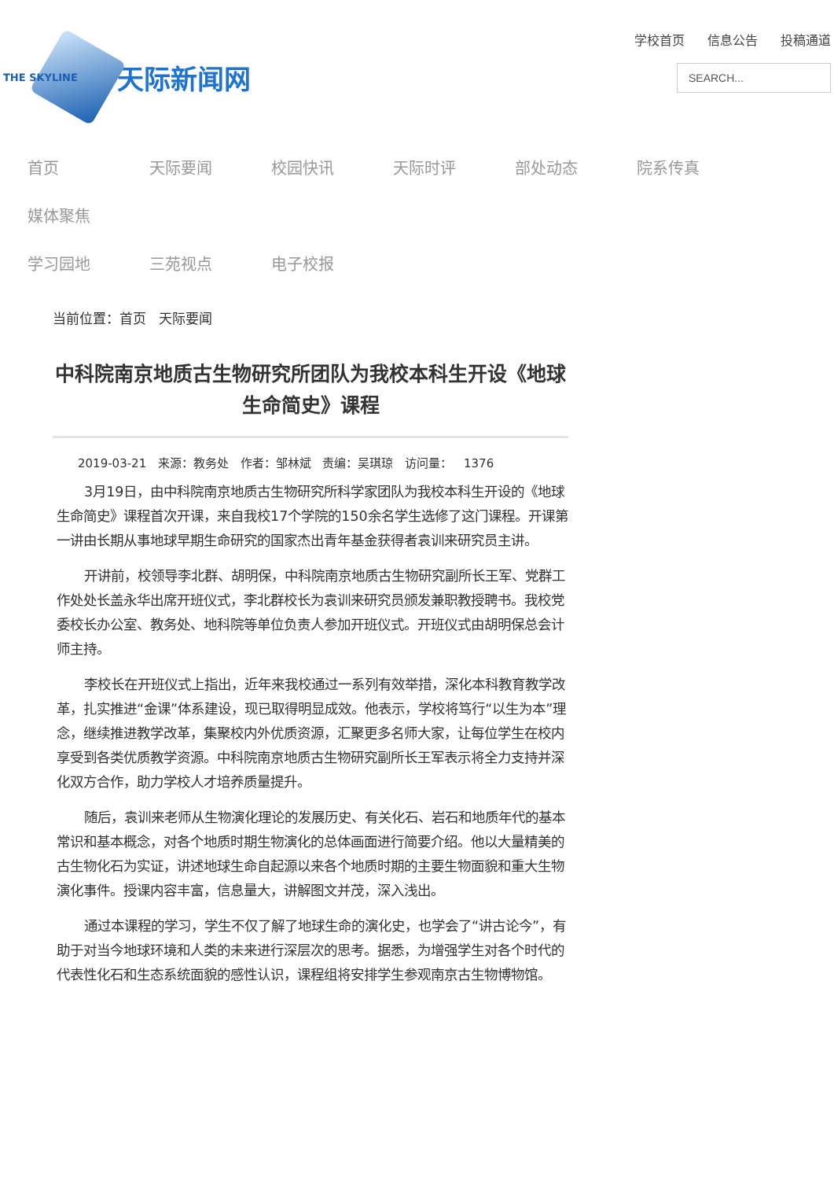THE SKYLINE 天际新闻网
学校首页 信息公告 投稿通道
SEARCH...
首页 天际要闻 校园快讯 天际时评 部处动态 院系传真 媒体聚焦
学习园地 三苑视点 电子校报
当前位置：首页 天际要闻
中科院南京地质古生物研究所团队为我校本科生开设《地球生命简史》课程
2019-03-21 来源：教务处 作者：邹林斌 责编：吴琪琼 访问量： 1376
3月19日，由中科院南京地质古生物研究所科学家团队为我校本科生开设的《地球生命简史》课程首次开课，来自我校17个学院的150余名学生选修了这门课程。开课第一讲由长期从事地球早期生命研究的国家杰出青年基金获得者袁训来研究员主讲。
开讲前，校领导李北群、胡明保，中科院南京地质古生物研究副所长王军、党群工作处处长盖永华出席开班仪式，李北群校长为袁训来研究员颁发兼职教授聘书。我校党委校长办公室、教务处、地科院等单位负责人参加开班仪式。开班仪式由胡明保总会计师主持。
李校长在开班仪式上指出，近年来我校通过一系列有效举措，深化本科教育教学改革，扎实推进“金课”体系建设，现已取得明显成效。他表示，学校将笃行“以生为本”理念，继续推进教学改革，集聚校内外优质资源，汇聚更多名师大家，让每位学生在校内享受到各类优质教学资源。中科院南京地质古生物研究副所长王军表示将全力支持并深化双方合作，助力学校人才培养质量提升。
随后，袁训来老师从生物演化理论的发展历史、有关化石、岩石和地质年代的基本常识和基本概念，对各个地质时期生物演化的总体画面进行简要介绍。他以大量精美的古生物化石为实证，讲述地球生命自起源以来各个地质时期的主要生物面貌和重大生物演化事件。授课内容丰富，信息量大，讲解图文并茂，深入浅出。
通过本课程的学习，学生不仅了解了地球生命的演化史，也学会了“讲古论今”，有助于对当今地球环境和人类的未来进行深层次的思考。据悉，为增强学生对各个时代的代表性化石和生态系统面貌的感性认识，课程组将安排学生参观南京古生物博物馆。